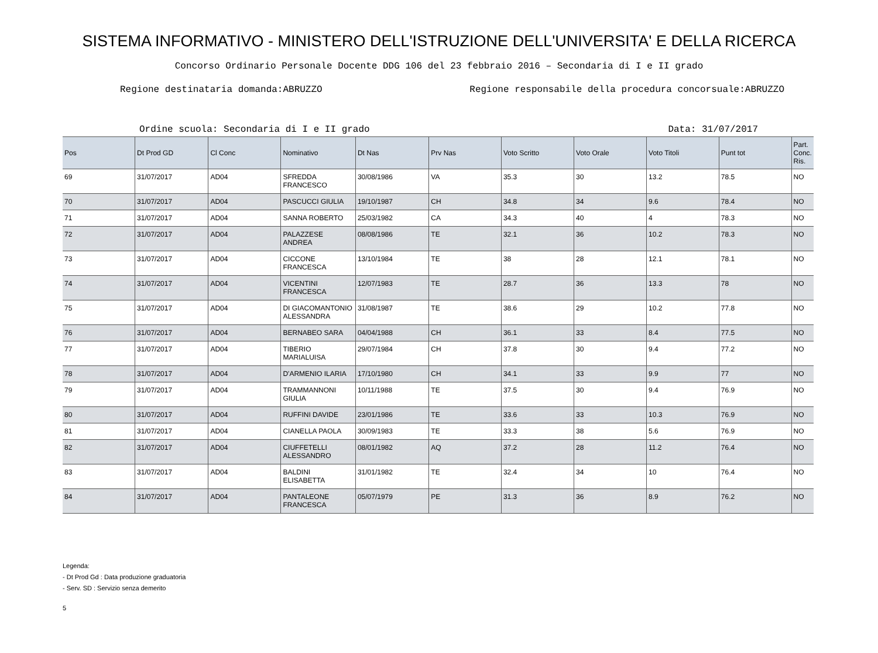SISTEMA INFORMATIVO - MINISTERO DELL'ISTRUZIONE DELL'UNIVERSITA' E DELLA RICERCA
Concorso Ordinario Personale Docente DDG 106 del 23 febbraio 2016 – Secondaria di I e II grado
Regione destinataria domanda:ABRUZZO Regione responsabile della procedura concorsuale:ABRUZZO
Ordine scuola: Secondaria di I e II grado Data: 31/07/2017
| Pos | Dt Prod GD | Cl Conc | Nominativo | Dt Nas | Prv Nas | Voto Scritto | Voto Orale | Voto Titoli | Punt tot | Part. Conc. Ris. |
| --- | --- | --- | --- | --- | --- | --- | --- | --- | --- | --- |
| 69 | 31/07/2017 | AD04 | SFREDDA FRANCESCO | 30/08/1986 | VA | 35.3 | 30 | 13.2 | 78.5 | NO |
| 70 | 31/07/2017 | AD04 | PASCUCCI GIULIA | 19/10/1987 | CH | 34.8 | 34 | 9.6 | 78.4 | NO |
| 71 | 31/07/2017 | AD04 | SANNA ROBERTO | 25/03/1982 | CA | 34.3 | 40 | 4 | 78.3 | NO |
| 72 | 31/07/2017 | AD04 | PALAZZESE ANDREA | 08/08/1986 | TE | 32.1 | 36 | 10.2 | 78.3 | NO |
| 73 | 31/07/2017 | AD04 | CICCONE FRANCESCA | 13/10/1984 | TE | 38 | 28 | 12.1 | 78.1 | NO |
| 74 | 31/07/2017 | AD04 | VICENTINI FRANCESCA | 12/07/1983 | TE | 28.7 | 36 | 13.3 | 78 | NO |
| 75 | 31/07/2017 | AD04 | DI GIACOMANTONIO ALESSANDRA | 31/08/1987 | TE | 38.6 | 29 | 10.2 | 77.8 | NO |
| 76 | 31/07/2017 | AD04 | BERNABEO SARA | 04/04/1988 | CH | 36.1 | 33 | 8.4 | 77.5 | NO |
| 77 | 31/07/2017 | AD04 | TIBERIO MARIALUISA | 29/07/1984 | CH | 37.8 | 30 | 9.4 | 77.2 | NO |
| 78 | 31/07/2017 | AD04 | D'ARMENIO ILARIA | 17/10/1980 | CH | 34.1 | 33 | 9.9 | 77 | NO |
| 79 | 31/07/2017 | AD04 | TRAMMANNONI GIULIA | 10/11/1988 | TE | 37.5 | 30 | 9.4 | 76.9 | NO |
| 80 | 31/07/2017 | AD04 | RUFFINI DAVIDE | 23/01/1986 | TE | 33.6 | 33 | 10.3 | 76.9 | NO |
| 81 | 31/07/2017 | AD04 | CIANELLA PAOLA | 30/09/1983 | TE | 33.3 | 38 | 5.6 | 76.9 | NO |
| 82 | 31/07/2017 | AD04 | CIUFFETELLI ALESSANDRO | 08/01/1982 | AQ | 37.2 | 28 | 11.2 | 76.4 | NO |
| 83 | 31/07/2017 | AD04 | BALDINI ELISABETTA | 31/01/1982 | TE | 32.4 | 34 | 10 | 76.4 | NO |
| 84 | 31/07/2017 | AD04 | PANTALEONE FRANCESCA | 05/07/1979 | PE | 31.3 | 36 | 8.9 | 76.2 | NO |
Legenda:
- Dt Prod Gd : Data produzione graduatoria
- Serv. SD : Servizio senza demerito
5